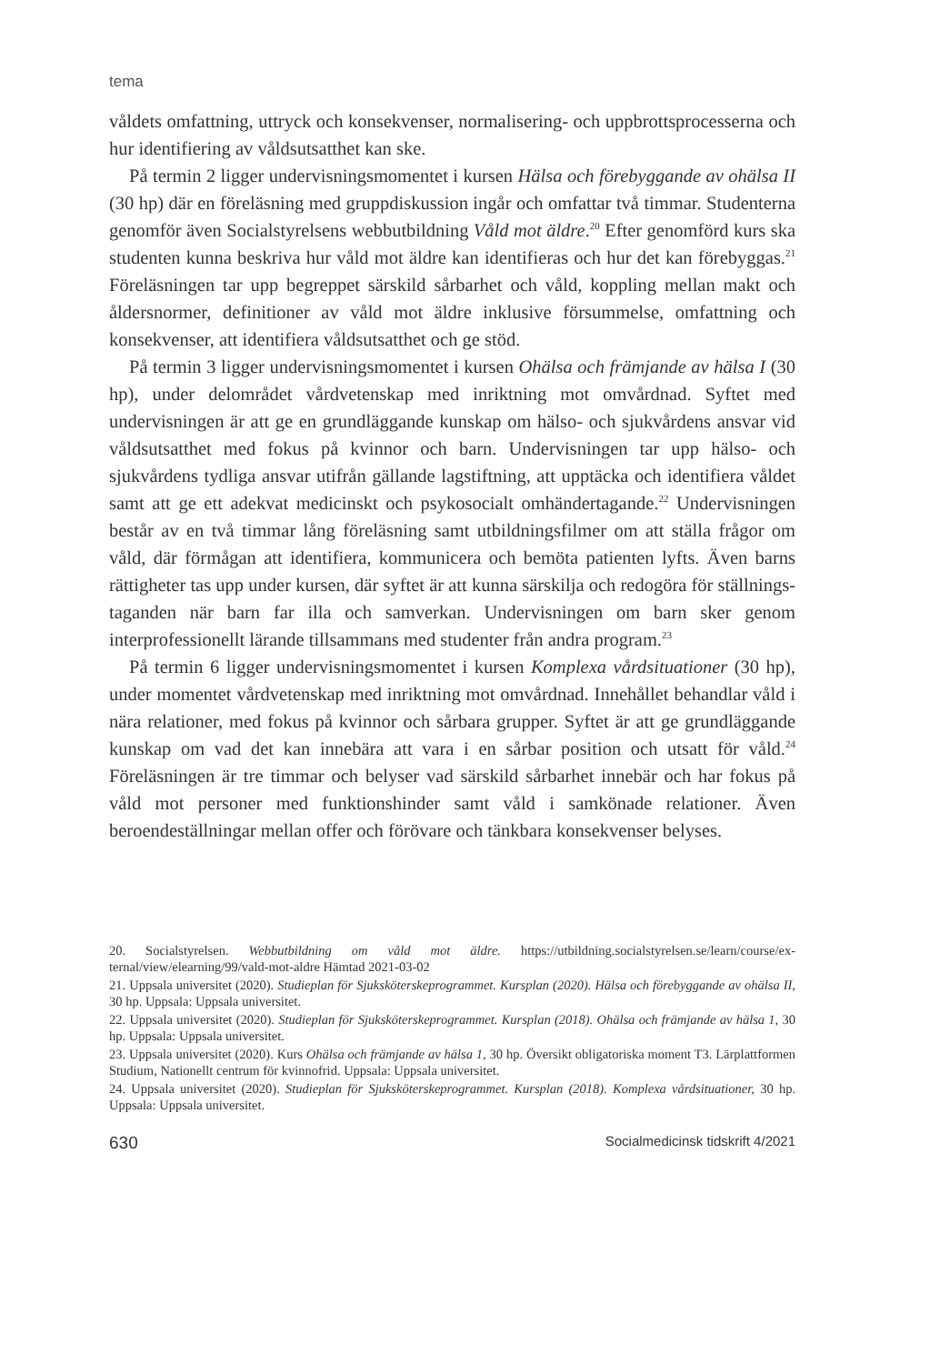tema
våldets omfattning, uttryck och konsekvenser, normalisering- och uppbrotts­processerna och hur identifiering av våldsutsatthet kan ske.
På termin 2 ligger undervisningsmomentet i kursen Hälsa och förebyggande av ohälsa II (30 hp) där en föreläsning med gruppdiskussion ingår och omfattar två timmar. Studenterna genomför även Socialstyrelsens webbutbildning Våld mot äldre.<sup>20</sup> Efter genomförd kurs ska studenten kunna beskriva hur våld mot äldre kan identifieras och hur det kan förebyggas.<sup>21</sup> Föreläsningen tar upp begreppet särskild sårbarhet och våld, koppling mellan makt och åldersnormer, definitio­ner av våld mot äldre inklusive försummelse, omfattning och konsekvenser, att identifiera våldsutsatthet och ge stöd.
På termin 3 ligger undervisningsmomentet i kursen Ohälsa och främjande av häl­sa I (30 hp), under delområdet vårdvetenskap med inriktning mot omvårdnad. Syftet med undervisningen är att ge en grundläggande kunskap om hälso- och sjukvårdens ansvar vid våldsutsatthet med fokus på kvinnor och barn. Under­visningen tar upp hälso- och sjukvårdens tydliga ansvar utifrån gällande lagstift­ning, att upptäcka och identifiera våldet samt att ge ett adekvat medicinskt och psykosocialt omhändertagande.<sup>22</sup> Undervisningen består av en två timmar lång föreläsning samt utbildningsfilmer om att ställa frågor om våld, där förmågan att identifiera, kommunicera och bemöta patienten lyfts. Även barns rättigheter tas upp under kursen, där syftet är att kunna särskilja och redogöra för ställnings­taganden när barn far illa och samverkan. Undervisningen om barn sker genom interprofessionellt lärande tillsammans med studenter från andra program.<sup>23</sup>
På termin 6 ligger undervisningsmomentet i kursen Komplexa vårdsituationer (30 hp), under momentet vårdvetenskap med inriktning mot omvårdnad. Inne­hållet behandlar våld i nära relationer, med fokus på kvinnor och sårbara grup­per. Syftet är att ge grundläggande kunskap om vad det kan innebära att vara i en sårbar position och utsatt för våld.<sup>24</sup> Föreläsningen är tre timmar och belyser vad särskild sårbarhet innebär och har fokus på våld mot personer med funk­tionshinder samt våld i samkönade relationer. Även beroendeställningar mellan offer och förövare och tänkbara konsekvenser belyses.
20. Socialstyrelsen. Webbutbildning om våld mot äldre. https://utbildning.socialstyrelsen.se/learn/course/ex­ternal/view/elearning/99/vald-mot-aldre Hämtad 2021-03-02
21. Uppsala universitet (2020). Studieplan för Sjuksköterskeprogrammet. Kursplan (2020). Hälsa och förebyggande av ohälsa II, 30 hp. Uppsala: Uppsala universitet.
22. Uppsala universitet (2020). Studieplan för Sjuksköterskeprogrammet. Kursplan (2018). Ohälsa och främjande av hälsa 1, 30 hp. Uppsala: Uppsala universitet.
23. Uppsala universitet (2020). Kurs Ohälsa och främjande av hälsa 1, 30 hp. Översikt obligatoriska moment T3. Lärplattformen Studium, Nationellt centrum för kvinnofrid. Uppsala: Uppsala universitet.
24. Uppsala universitet (2020). Studieplan för Sjuksköterskeprogrammet. Kursplan (2018). Komplexa vårdsituationer, 30 hp. Uppsala: Uppsala universitet.
630 Socialmedicinsk tidskrift 4/2021